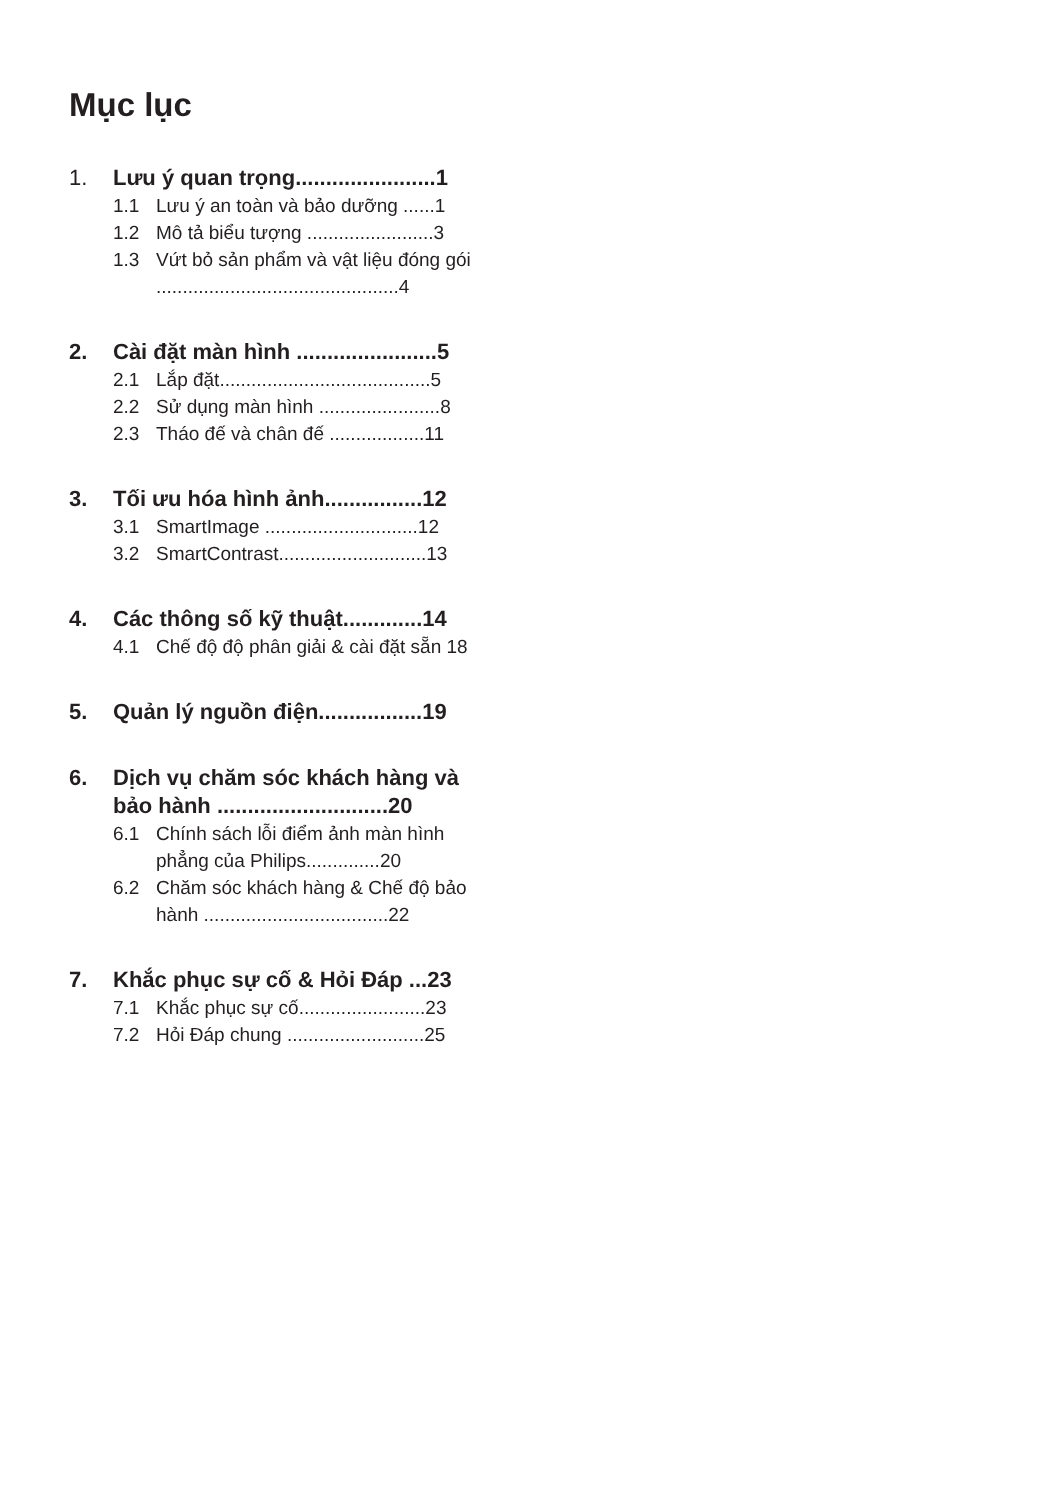Mục lục
1. Lưu ý quan trọng.......................1
1.1 Lưu ý an toàn và bảo dưỡng ......1
1.2 Mô tả biểu tượng ........................3
1.3 Vứt bỏ sản phẩm và vật liệu đóng gói ..............................................4
2. Cài đặt màn hình .......................5
2.1 Lắp đặt........................................5
2.2 Sử dụng màn hình .......................8
2.3 Tháo đế và chân đế ..................11
3. Tối ưu hóa hình ảnh................12
3.1 SmartImage .............................12
3.2 SmartContrast............................13
4. Các thông số kỹ thuật.............14
4.1 Chế độ độ phân giải & cài đặt sẵn 18
5. Quản lý nguồn điện.................19
6. Dịch vụ chăm sóc khách hàng và bảo hành ............................20
6.1 Chính sách lỗi điểm ảnh màn hình phẳng của Philips..............20
6.2 Chăm sóc khách hàng & Chế độ bảo hành ...................................22
7. Khắc phục sự cố & Hỏi Đáp ...23
7.1 Khắc phục sự cố........................23
7.2 Hỏi Đáp chung ..........................25